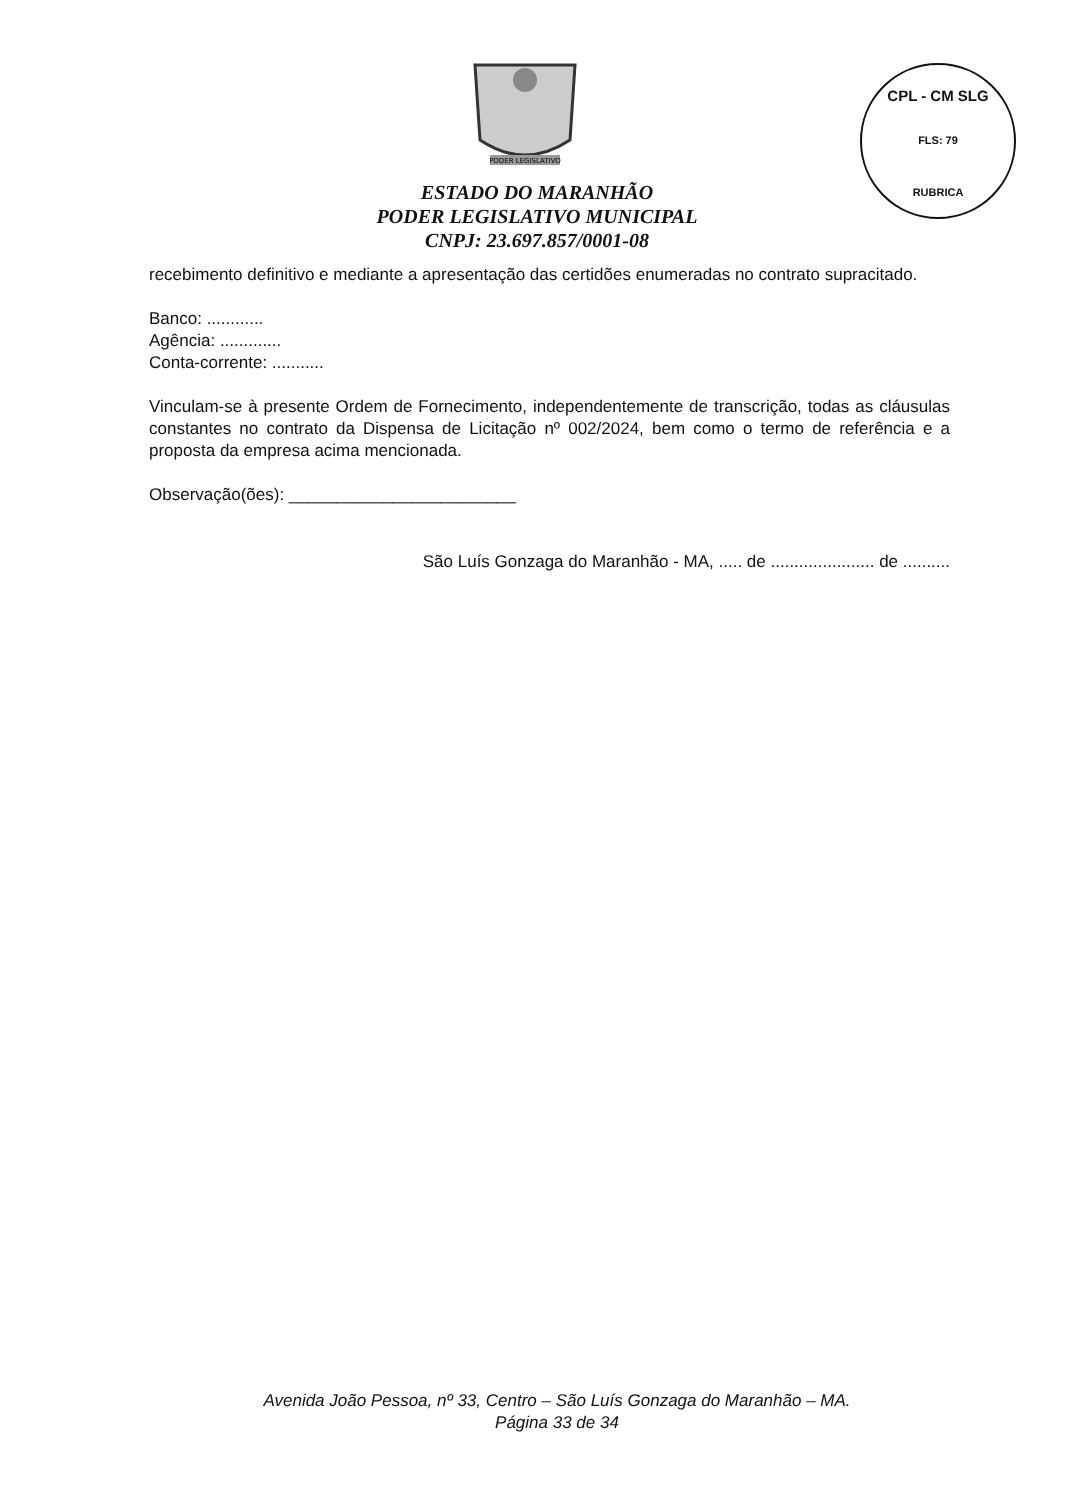PODER LEGISLATIVO
CPL - CM SLG
FLS: 79
RUBRICA
ESTADO DO MARANHÃO
PODER LEGISLATIVO MUNICIPAL
CNPJ: 23.697.857/0001-08
recebimento definitivo e mediante a apresentação das certidões enumeradas no contrato supracitado.
Banco: ............
Agência: .............
Conta-corrente: ...........
Vinculam-se à presente Ordem de Fornecimento, independentemente de transcrição, todas as cláusulas constantes no contrato da Dispensa de Licitação nº 002/2024, bem como o termo de referência e a proposta da empresa acima mencionada.
Observação(ões): ________________________
São Luís Gonzaga do Maranhão - MA, ..... de ...................... de ..........
Avenida João Pessoa, nº 33, Centro – São Luís Gonzaga do Maranhão – MA.
Página 33 de 34